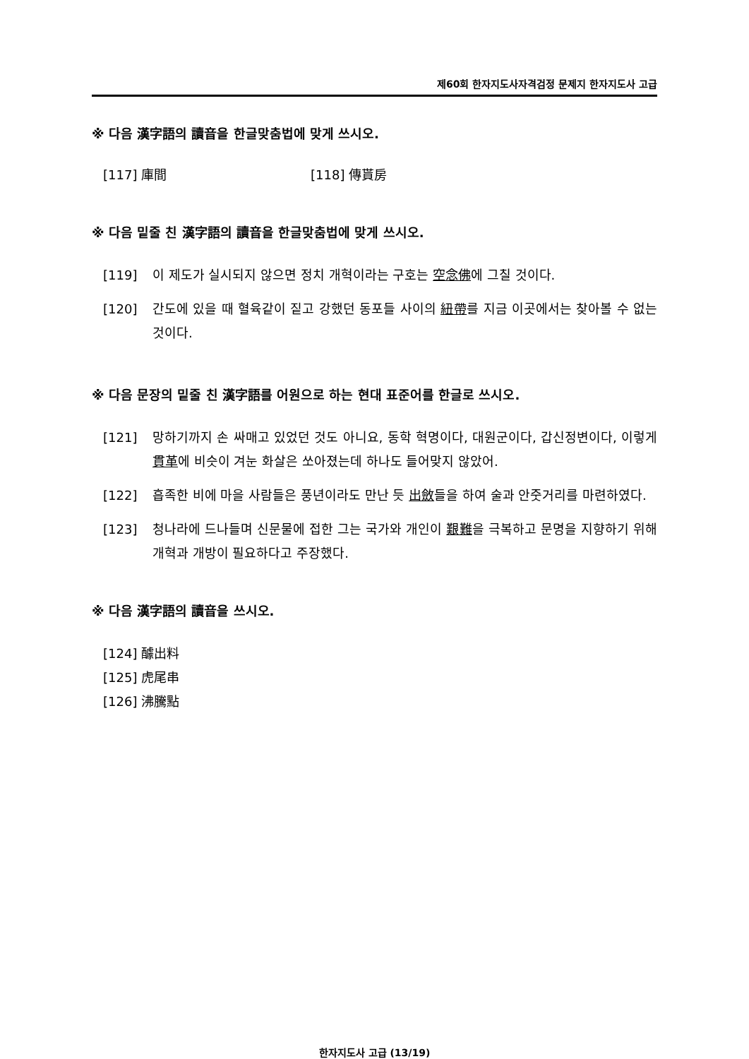제60회 한자지도사자격검정 문제지 한자지도사 고급
※ 다음 漢字語의 讀音을 한글맞춤법에 맞게 쓰시오.
[117] 庫間 [118] 傳貰房
※ 다음 밑줄 친 漢字語의 讀音을 한글맞춤법에 맞게 쓰시오.
[119] 이 제도가 실시되지 않으면 정치 개혁이라는 구호는 空念佛에 그칠 것이다.
[120] 간도에 있을 때 혈육같이 짙고 강했던 동포들 사이의 紐帶를 지금 이곳에서는 찾아볼 수 없는 것이다.
※ 다음 문장의 밑줄 친 漢字語를 어원으로 하는 현대 표준어를 한글로 쓰시오.
[121] 망하기까지 손 싸매고 있었던 것도 아니요, 동학 혁명이다, 대원군이다, 갑신정변이다, 이렇게 貫革에 비슷이 겨눈 화살은 쏘아졌는데 하나도 들어맞지 않았어.
[122] 흡족한 비에 마을 사람들은 풍년이라도 만난 듯 出斂들을 하여 술과 안줏거리를 마련하였다.
[123] 청나라에 드나들며 신문물에 접한 그는 국가와 개인이 艱難을 극복하고 문명을 지향하기 위해 개혁과 개방이 필요하다고 주장했다.
※ 다음 漢字語의 讀音을 쓰시오.
[124] 醵出料
[125] 虎尾串
[126] 沸騰點
한자지도사 고급 (13/19)